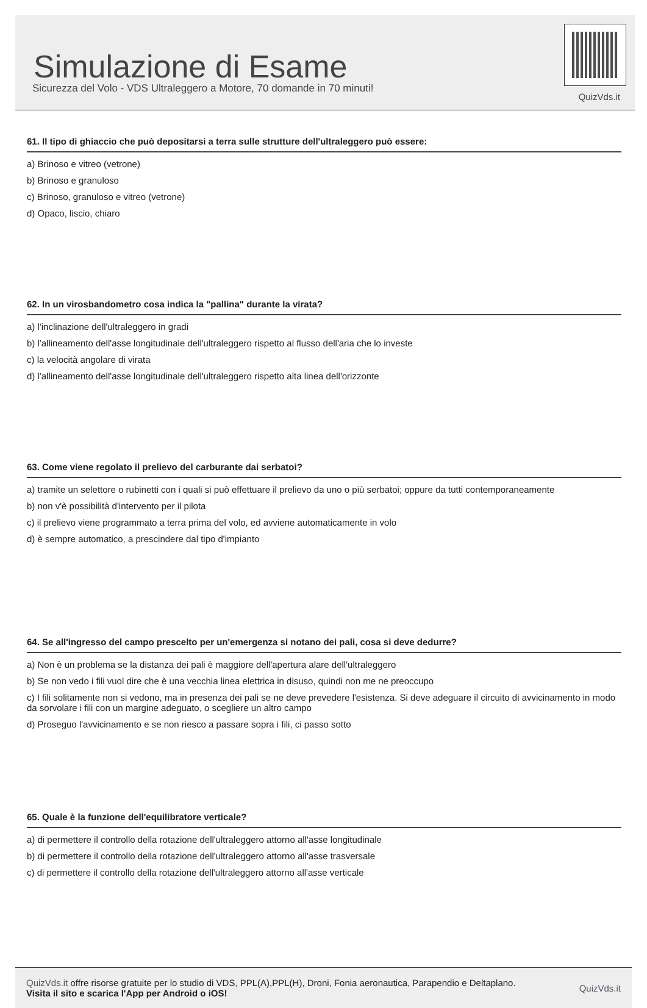Simulazione di Esame
Sicurezza del Volo - VDS Ultraleggero a Motore, 70 domande in 70 minuti!
QuizVds.it
61. Il tipo di ghiaccio che può depositarsi a terra sulle strutture dell'ultraleggero può essere:
a) Brinoso e vitreo (vetrone)
b) Brinoso e granuloso
c) Brinoso, granuloso e vitreo (vetrone)
d) Opaco, liscio, chiaro
62. In un virosbandometro cosa indica la "pallina" durante la virata?
a) l'inclinazione dell'ultraleggero in gradi
b) l'allineamento dell'asse longitudinale dell'ultraleggero rispetto al flusso dell'aria che lo investe
c) la velocità angolare di virata
d) l'allineamento dell'asse longitudinale dell'ultraleggero rispetto alta linea dell'orizzonte
63. Come viene regolato il prelievo del carburante dai serbatoi?
a) tramite un selettore o rubinetti con i quali si può effettuare il prelievo da uno o più serbatoi; oppure da tutti contemporaneamente
b) non v'è possibilità d'intervento per il pilota
c) il prelievo viene programmato a terra prima del volo, ed avviene automaticamente in volo
d) è sempre automatico, a prescindere dal tipo d'impianto
64. Se all'ingresso del campo prescelto per un'emergenza si notano dei pali, cosa si deve dedurre?
a) Non è un problema se la distanza dei pali è maggiore dell'apertura alare dell'ultraleggero
b) Se non vedo i fili vuol dire che è una vecchia linea elettrica in disuso, quindi non me ne preoccupo
c) I fili solitamente non si vedono, ma in presenza dei pali se ne deve prevedere l'esistenza. Si deve adeguare il circuito di avvicinamento in modo da sorvolare i fili con un margine adeguato, o scegliere un altro campo
d) Proseguo l'avvicinamento e se non riesco a passare sopra i fili, ci passo sotto
65. Quale è la funzione dell'equilibratore verticale?
a) di permettere il controllo della rotazione dell'ultraleggero attorno all'asse longitudinale
b) di permettere il controllo della rotazione dell'ultraleggero attorno all'asse trasversale
c) di permettere il controllo della rotazione dell'ultraleggero attorno all'asse verticale
QuizVds.it offre risorse gratuite per lo studio di VDS, PPL(A),PPL(H), Droni, Fonia aeronautica, Parapendio e Deltaplano.
Visita il sito e scarica l'App per Android o iOS!
QuizVds.it